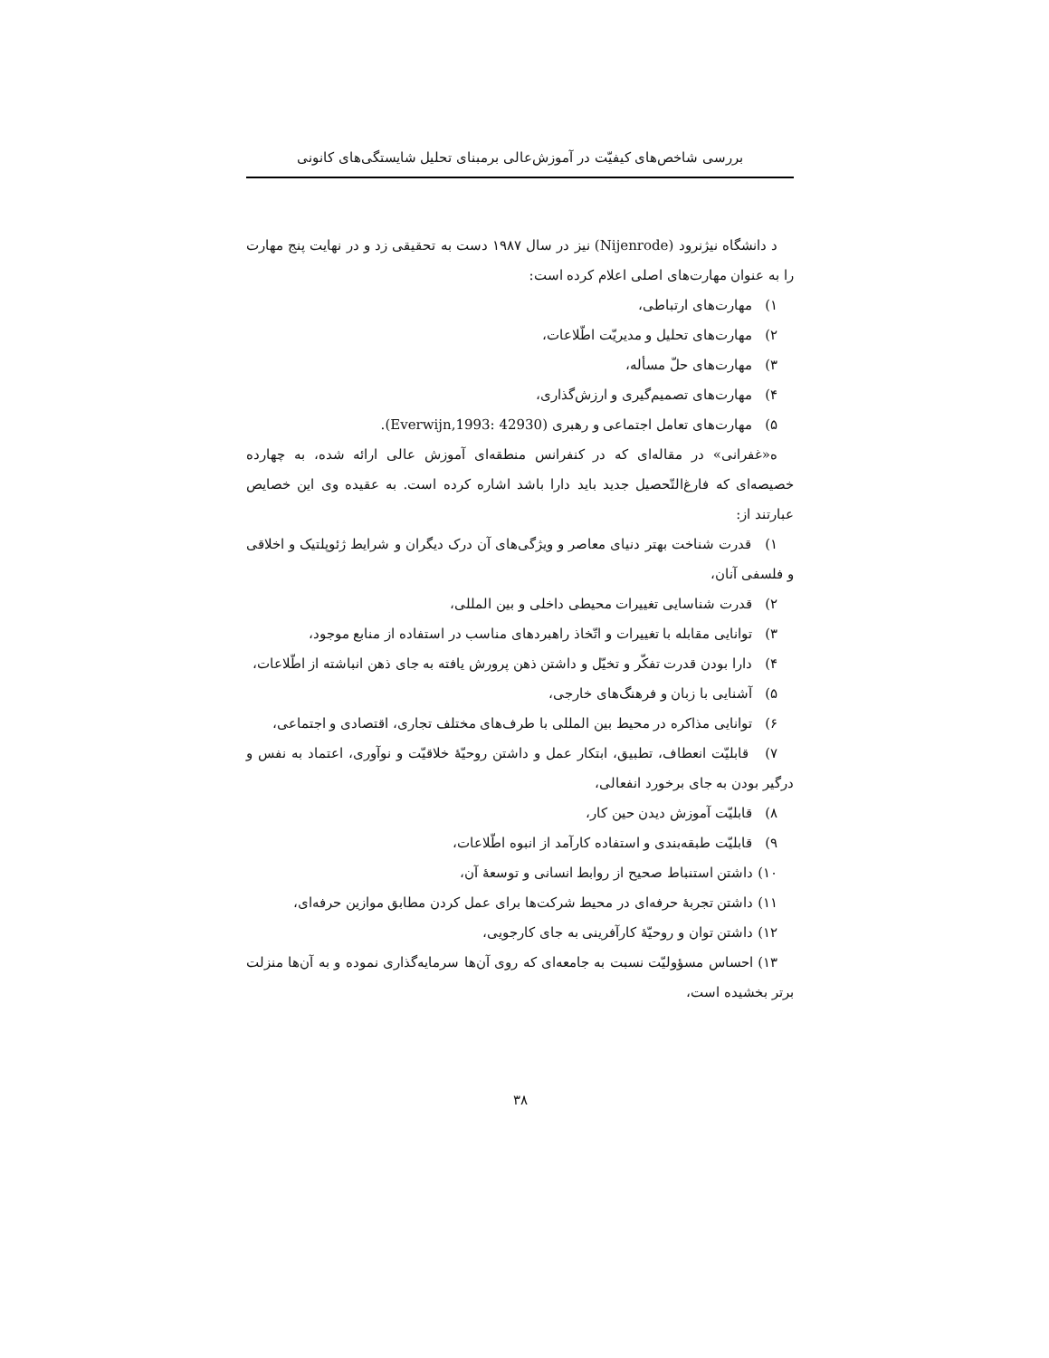بررسی شاخص‌های کیفیّت در آموزش‌عالی برمبنای تحلیل شایستگی‌های کانونی
د دانشگاه نیژنرود (Nijenrode) نیز در سال ۱۹۸۷ دست به تحقیقی زد و در نهایت پنج مهارت را به عنوان مهارت‌های اصلی اعلام کرده است:
۱) مهارت‌های ارتباطی،
۲) مهارت‌های تحلیل و مدیریّت اطّلاعات،
۳) مهارت‌های حلّ مسأله،
۴) مهارت‌های تصمیم‌گیری و ارزش‌گذاری،
۵) مهارت‌های تعامل اجتماعی و رهبری (Everwijn,1993: 42930).
ه«غفرانی» در مقاله‌ای که در کنفرانس منطقه‌ای آموزش عالی ارائه شده، به چهارده خصیصه‌ای که فارغ‌التّحصیل جدید باید دارا باشد اشاره کرده است. به عقیده وی این خصایص عبارتند از:
۱) قدرت شناخت بهتر دنیای معاصر و ویژگی‌های آن درک دیگران و شرایط ژئوپلتیک و اخلاقی و فلسفی آنان،
۲) قدرت شناسایی تغییرات محیطی داخلی و بین المللی،
۳) توانایی مقابله با تغییرات و اتّخاذ راهبردهای مناسب در استفاده از منابع موجود،
۴) دارا بودن قدرت تفکّر و تخیّل و داشتن ذهن پرورش یافته به جای ذهن انباشته از اطّلاعات،
۵) آشنایی با زبان و فرهنگ‌های خارجی،
۶) توانایی مذاکره در محیط بین المللی با طرف‌های مختلف تجاری، اقتصادی و اجتماعی،
۷) قابلیّت انعطاف، تطبیق، ابتکار عمل و داشتن روحیّهٔ خلاقیّت و نوآوری، اعتماد به نفس و درگیر بودن به جای برخورد انفعالی،
۸) قابلیّت آموزش دیدن حین کار،
۹) قابلیّت طبقه‌بندی و استفاده کارآمد از انبوه اطّلاعات،
۱۰) داشتن استنباط صحیح از روابط انسانی و توسعهٔ آن،
۱۱) داشتن تجربهٔ حرفه‌ای در محیط شرکت‌ها برای عمل کردن مطابق موازین حرفه‌ای،
۱۲) داشتن توان و روحیّهٔ کارآفرینی به جای کارجویی،
۱۳) احساس مسؤولیّت نسبت به جامعه‌ای که روی آن‌ها سرمایه‌گذاری نموده و به آن‌ها منزلت برتر بخشیده است،
۳۸